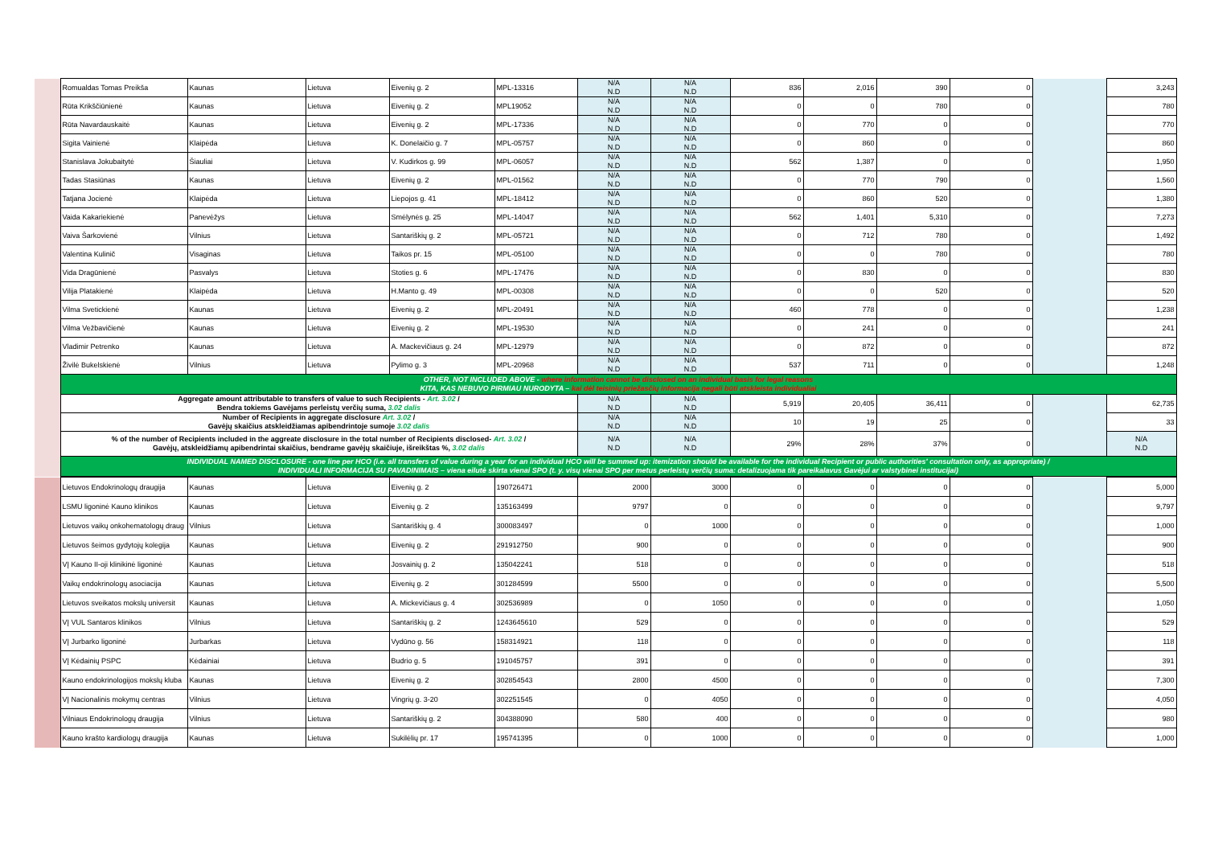| | Romualdas Tomas Preikša | Kaunas | Lietuva | Eivenių g. 2 | MPL-13316 | N/A N.D | N/A N.D | 836 | 2,016 | 390 | 0 | | 3,243 |
| | Rūta Krikščiūnienė | Kaunas | Lietuva | Eivenių g. 2 | MPL19052 | N/A N.D | N/A N.D | 0 | 0 | 780 | 0 | | 780 |
| | Rūta Navardauskaitė | Kaunas | Lietuva | Eivenių g. 2 | MPL-17336 | N/A N.D | N/A N.D | 0 | 770 | 0 | 0 | | 770 |
| | Sigita Vainienė | Klaipėda | Lietuva | K. Donelaičio g. 7 | MPL-05757 | N/A N.D | N/A N.D | 0 | 860 | 0 | 0 | | 860 |
| | Stanislava Jokubaitytė | Šiauliai | Lietuva | V. Kudirkos g. 99 | MPL-06057 | N/A N.D | N/A N.D | 562 | 1,387 | 0 | 0 | | 1,950 |
| | Tadas Stasiūnas | Kaunas | Lietuva | Eivenių g. 2 | MPL-01562 | N/A N.D | N/A N.D | 0 | 770 | 790 | 0 | | 1,560 |
| | Tatjana Jocienė | Klaipėda | Lietuva | Liepojos g. 41 | MPL-18412 | N/A N.D | N/A N.D | 0 | 860 | 520 | 0 | | 1,380 |
| | Vaida Kakariekienė | Panevėžys | Lietuva | Smėlynės g. 25 | MPL-14047 | N/A N.D | N/A N.D | 562 | 1,401 | 5,310 | 0 | | 7,273 |
| | Vaiva Šarkovienė | Vilnius | Lietuva | Santariškių g. 2 | MPL-05721 | N/A N.D | N/A N.D | 0 | 712 | 780 | 0 | | 1,492 |
| | Valentina Kulinič | Visaginas | Lietuva | Taikos pr. 15 | MPL-05100 | N/A N.D | N/A N.D | 0 | 0 | 780 | 0 | | 780 |
| | Vida Dragūnienė | Pasvalys | Lietuva | Stoties g. 6 | MPL-17476 | N/A N.D | N/A N.D | 0 | 830 | 0 | 0 | | 830 |
| | Vilija Platakienė | Klaipėda | Lietuva | H.Manto g. 49 | MPL-00308 | N/A N.D | N/A N.D | 0 | 0 | 520 | 0 | | 520 |
| | Vilma Svetickienė | Kaunas | Lietuva | Eivenių g. 2 | MPL-20491 | N/A N.D | N/A N.D | 460 | 778 | 0 | 0 | | 1,238 |
| | Vilma Vežbavičienė | Kaunas | Lietuva | Eivenių g. 2 | MPL-19530 | N/A N.D | N/A N.D | 0 | 241 | 0 | 0 | | 241 |
| | Vladimir Petrenko | Kaunas | Lietuva | A. Mackevičiaus g. 24 | MPL-12979 | N/A N.D | N/A N.D | 0 | 872 | 0 | 0 | | 872 |
| | Živilė Bukelskienė | Vilnius | Lietuva | Pylimo g. 3 | MPL-20968 | N/A N.D | N/A N.D | 537 | 711 | 0 | 0 | | 1,248 |
| | OTHER, NOT INCLUDED ABOVE - where information cannot be disclosed on an individual basis for legal reasons KITA, KAS NEBUVO PIRMIAU NURODYTA – kai dėl teisinių priežasčių informacija negali būti atskleista individualiai | | | | | | | | | | | | |
| | Aggregate amount attributable to transfers of value to such Recipients - Art. 3.02 / Bendra tokiems Gavėjams perleistų verčių suma, 3.02 dalis | | | | | N/A N.D | N/A N.D | 5,919 | 20,405 | 36,411 | 0 | | 62,735 |
| | Number of Recipients in aggregate disclosure Art. 3.02 / Gavėjų skaičius atskleidžiamas apibendrintoje sumoje 3.02 dalis | | | | | N/A N.D | N/A N.D | 10 | 19 | 25 | 0 | | 33 |
| | % of the number of Recipients included in the aggreate disclosure in the total number of Recipients disclosed- Art. 3.02 / Gavėjų, atskleidžiamų apibendrintai skaičius, bendrame gavėjų skaičiuje, išreikštas %, 3.02 dalis | | | | | N/A N.D | N/A N.D | 29% | 28% | 37% | 0 | | N/A N.D |
| | INDIVIDUAL NAMED DISCLOSURE - one line per HCO (i.e. all transfers of value during a year for an individual HCO will be summed up: itemization should be available for the individual Recipient or public authorities' consultation only, as appropriate) / INDIVIDUALI INFORMACIJA SU PAVADINIMAIS – viena eilutė skirta vienai SPO (t. y. visų vienai SPO per metus perleistų verčių suma: detalizuojama tik pareikalavus Gavėjui ar valstybinei institucijai) | | | | | | | | | | | | |
| | Lietuvos Endokrinologų draugija | Kaunas | Lietuva | Eivenių g. 2 | 190726471 | 2000 | 3000 | 0 | 0 | 0 | 0 | | 5,000 |
| | LSMU ligoninė Kauno klinikos | Kaunas | Lietuva | Eivenių g. 2 | 135163499 | 9797 | 0 | 0 | 0 | 0 | 0 | | 9,797 |
| | Lietuvos vaikų onkohematologų draug | Vilnius | Lietuva | Santariškių g. 4 | 300083497 | 0 | 1000 | 0 | 0 | 0 | 0 | | 1,000 |
| | Lietuvos šeimos gydytojų kolegija | Kaunas | Lietuva | Eivenių g. 2 | 291912750 | 900 | 0 | 0 | 0 | 0 | 0 | | 900 |
| | VĮ Kauno II-oji klinikinė ligoninė | Kaunas | Lietuva | Josvainių g. 2 | 135042241 | 518 | 0 | 0 | 0 | 0 | 0 | | 518 |
| | Vaikų endokrinologų asociacija | Kaunas | Lietuva | Eivenių g. 2 | 301284599 | 5500 | 0 | 0 | 0 | 0 | 0 | | 5,500 |
| | Lietuvos sveikatos mokslų universit | Kaunas | Lietuva | A. Mickevičiaus g. 4 | 302536989 | 0 | 1050 | 0 | 0 | 0 | 0 | | 1,050 |
| | VĮ VUL Santaros klinikos | Vilnius | Lietuva | Santariškių g. 2 | 1243645610 | 529 | 0 | 0 | 0 | 0 | 0 | | 529 |
| | VĮ Jurbarko ligoninė | Jurbarkas | Lietuva | Vydūno g. 56 | 158314921 | 118 | 0 | 0 | 0 | 0 | 0 | | 118 |
| | VĮ Kėdainių PSPC | Kėdainiai | Lietuva | Budrio g. 5 | 191045757 | 391 | 0 | 0 | 0 | 0 | 0 | | 391 |
| | Kauno endokrinologijos mokslų kluba | Kaunas | Lietuva | Eivenių g. 2 | 302854543 | 2800 | 4500 | 0 | 0 | 0 | 0 | | 7,300 |
| | VĮ Nacionalinis mokymų centras | Vilnius | Lietuva | Vingrių g. 3-20 | 302251545 | 0 | 4050 | 0 | 0 | 0 | 0 | | 4,050 |
| | Vilniaus Endokrinologų draugija | Vilnius | Lietuva | Santariškių g. 2 | 304388090 | 580 | 400 | 0 | 0 | 0 | 0 | | 980 |
| | Kauno krašto kardiologų draugija | Kaunas | Lietuva | Sukilėlių pr. 17 | 195741395 | 0 | 1000 | 0 | 0 | 0 | 0 | | 1,000 |